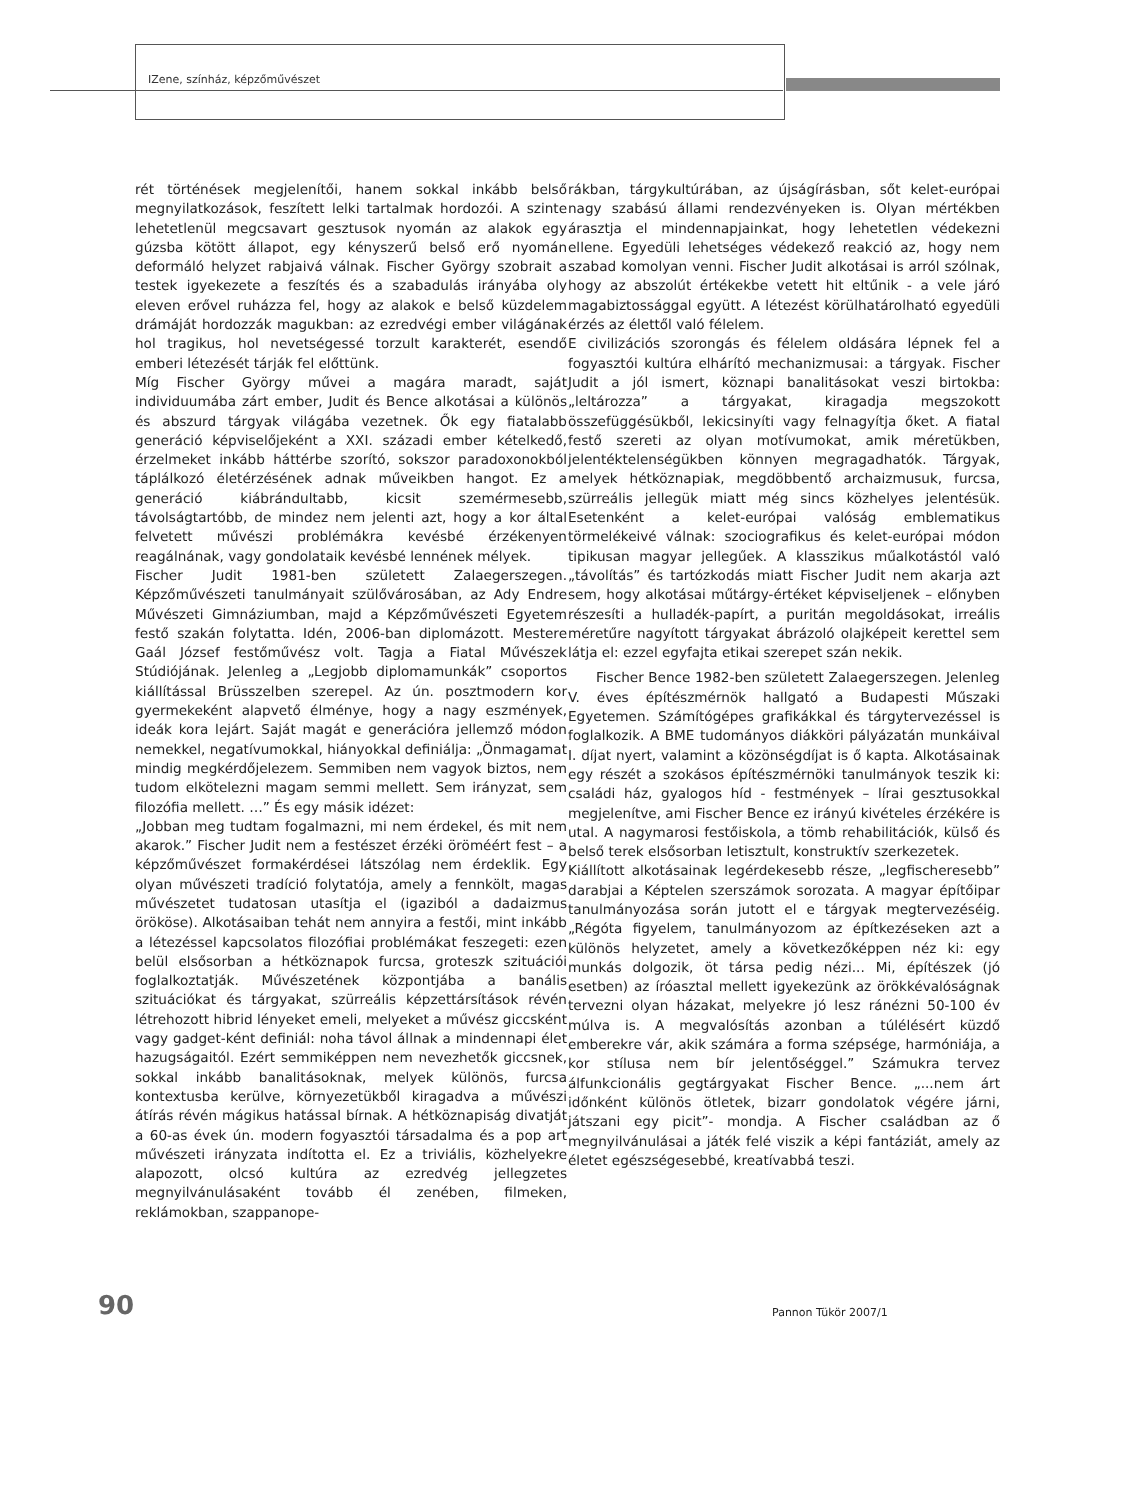IZene, színház, képzőművészet
rét történések megjelenítői, hanem sokkal inkább belső megnyilatkozások, feszített lelki tartalmak hordozói. A szinte lehetetlenül megcsavart gesztusok nyomán az alakok egy gúzsba kötött állapot, egy kényszerű belső erő nyomán deformáló helyzet rabjaivá válnak. Fischer György szobrait a testek igyekezete a feszítés és a szabadulás irányába oly eleven erővel ruházza fel, hogy az alakok e belső küzdelem drámáját hordozzák magukban: az ezredvégi ember világának hol tragikus, hol nevetségessé torzult karakterét, esendő emberi létezését tárják fel előttünk.
Míg Fischer György művei a magára maradt, saját individuumába zárt ember, Judit és Bence alkotásai a különös és abszurd tárgyak világába vezetnek. Ők egy fiatalabb generáció képviselőjeként a XXI. századi ember kételkedő, érzelmeket inkább háttérbe szorító, sokszor paradoxonokból táplálkozó életérzésének adnak műveikben hangot. Ez a generáció kiábrándultabb, kicsit szemérmesebb, távolságtartóbb, de mindez nem jelenti azt, hogy a kor által felvetett művészi problémákra kevésbé érzékenyen reagálnának, vagy gondolataik kevésbé lennének mélyek.
Fischer Judit 1981-ben született Zalaegerszegen. Képzőművészeti tanulmányait szülővárosában, az Ady Endre Művészeti Gimnáziumban, majd a Képzőművészeti Egyetem festő szakán folytatta. Idén, 2006-ban diplomázott. Mestere Gaál József festőművész volt. Tagja a Fiatal Művészek Stúdiójának. Jelenleg a „Legjobb diplomamunkák” csoportos kiállítással Brüsszelben szerepel. Az ún. posztmodern kor gyermekeként alapvető élménye, hogy a nagy eszmények, ideák kora lejárt. Saját magát e generációra jellemző módon nemekkel, negatívumokkal, hiányokkal definiálja: „Önmagamat mindig megkérdőjelezem. Semmiben nem vagyok biztos, nem tudom elkötelezni magam semmi mellett. Sem irányzat, sem filozófia mellett. …” És egy másik idézet:
„Jobban meg tudtam fogalmazni, mi nem érdekel, és mit nem akarok.” Fischer Judit nem a festészet érzéki öröméért fest – a képzőművészet formakérdései látszólag nem érdeklik. Egy olyan művészeti tradíció folytatója, amely a fennkölt, magas művészetet tudatosan utasítja el (igaziból a dadaizmus örököse). Alkotásaiban tehát nem annyira a festői, mint inkább a létezéssel kapcsolatos filozófiai problémákat feszegeti: ezen belül elsősorban a hétköznapok furcsa, groteszk szituációi foglalkoztatják. Művészetének központjába a banális szituációkat és tárgyakat, szürreális képzettársítások révén létrehozott hibrid lényeket emeli, melyeket a művész giccsként vagy gadget-ként definiál: noha távol állnak a mindennapi élet hazugságaitól. Ezért semmiképpen nem nevezhetők giccsnek, sokkal inkább banalitásoknak, melyek különös, furcsa kontextusba kerülve, környezetükből kiragadva a művészi átírás révén mágikus hatással bírnak. A hétköznapiság divatját a 60-as évek ún. modern fogyasztói társadalma és a pop art művészeti irányzata indította el. Ez a triviális, közhelyekre alapozott, olcsó kultúra az ezredvég jellegzetes megnyilvánulásaként tovább él zenében, filmeken, reklámokban, szappanope-
rákban, tárgykultúrában, az újságírásban, sőt kelet-európai nagy szabású állami rendezvényeken is. Olyan mértékben árasztja el mindennapjainkat, hogy lehetetlen védekezni ellene. Egyedüli lehetséges védekező reakció az, hogy nem szabad komolyan venni. Fischer Judit alkotásai is arról szólnak, hogy az abszolút értékekbe vetett hit eltűnik - a vele járó magabiztossággal együtt. A létezést körülhatárolható egyedüli érzés az élettől való félelem.
E civilizációs szorongás és félelem oldására lépnek fel a fogyasztói kultúra elhárító mechanizmusai: a tárgyak. Fischer Judit a jól ismert, köznapi banalitásokat veszi birtokba: „leltározza” a tárgyakat, kiragadja megszokott összefüggésükből, lekicsinyíti vagy felnagyítja őket. A fiatal festő szereti az olyan motívumokat, amik méretükben, jelentéktelenségükben könnyen megragadhatók. Tárgyak, melyek hétköznapiak, megdöbbentő archaizmusuk, furcsa, szürreális jellegük miatt még sincs közhelyes jelentésük. Esetenként a kelet-európai valóság emblematikus törmelékeivé válnak: szociografikus és kelet-európai módon tipikusan magyar jellegűek. A klasszikus műalkotástól való „távolítás” és tartózkodás miatt Fischer Judit nem akarja azt sem, hogy alkotásai műtárgy-értéket képviseljenek – előnyben részesíti a hulladék-papírt, a puritán megoldásokat, irreális méretűre nagyított tárgyakat ábrázoló olajképeit kerettel sem látja el: ezzel egyfajta etikai szerepet szán nekik.
Fischer Bence 1982-ben született Zalaegerszegen. Jelenleg V. éves építészmérnök hallgató a Budapesti Műszaki Egyetemen. Számítógépes grafikákkal és tárgytervezéssel is foglalkozik. A BME tudományos diákköri pályázatán munkáival I. díjat nyert, valamint a közönségdíjat is ő kapta. Alkotásainak egy részét a szokásos építészmérnöki tanulmányok teszik ki: családi ház, gyalogos híd - festmények – lírai gesztusokkal megjelenítve, ami Fischer Bence ez irányú kivételes érzékére is utal. A nagymarosi festőiskola, a tömb rehabilitációk, külső és belső terek elsősorban letisztult, konstruktív szerkezetek.
Kiállított alkotásainak legérdekesebb része, „legfischeresebb” darabjai a Képtelen szerszámok sorozata. A magyar építőipar tanulmányozása során jutott el e tárgyak megtervezéséig. „Régóta figyelem, tanulmányozom az építkezéseken azt a különös helyzetet, amely a következőképpen néz ki: egy munkás dolgozik, öt társa pedig nézi... Mi, építészek (jó esetben) az íróasztal mellett igyekezünk az örökkévalóságnak tervezni olyan házakat, melyekre jó lesz ránézni 50-100 év múlva is. A megvalósítás azonban a túlélésért küzdő emberekre vár, akik számára a forma szépsége, harmóniája, a kor stílusa nem bír jelentőséggel.” Számukra tervez álfunkcionális gegtárgyakat Fischer Bence. „...nem árt időnként különös ötletek, bizarr gondolatok végére járni, játszani egy picit”- mondja. A Fischer családban az ő megnyilvánulásai a játék felé viszik a képi fantáziát, amely az életet egészségesebbé, kreatívabbá teszi.
90 Pannon Tükör 2007/1